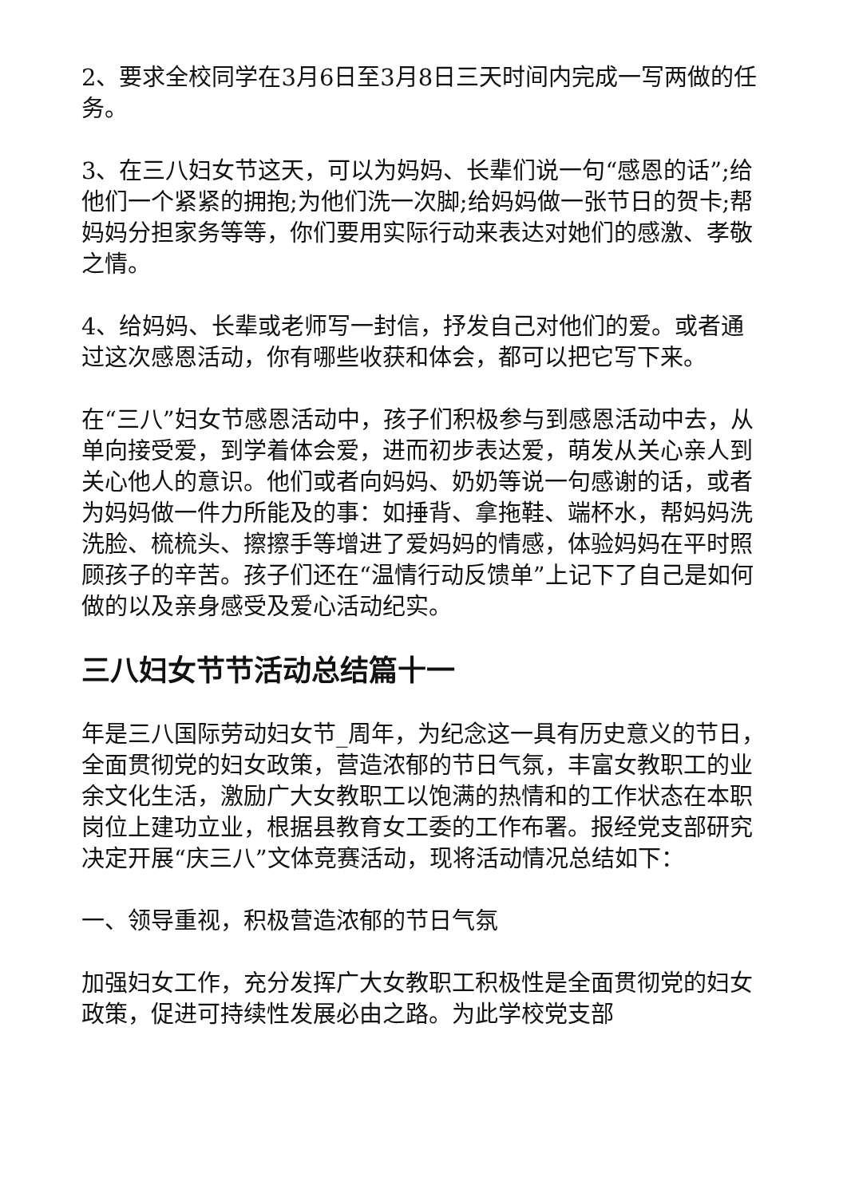2、要求全校同学在3月6日至3月8日三天时间内完成一写两做的任务。
3、在三八妇女节这天，可以为妈妈、长辈们说一句“感恩的话”;给他们一个紧紧的拥抱;为他们洗一次脚;给妈妈做一张节日的贺卡;帮妈妈分担家务等等，你们要用实际行动来表达对她们的感激、孝敬之情。
4、给妈妈、长辈或老师写一封信，抒发自己对他们的爱。或者通过这次感恩活动，你有哪些收获和体会，都可以把它写下来。
在“三八”妇女节感恩活动中，孩子们积极参与到感恩活动中去，从单向接受爱，到学着体会爱，进而初步表达爱，萌发从关心亲人到关心他人的意识。他们或者向妈妈、奶奶等说一句感谢的话，或者为妈妈做一件力所能及的事：如捶背、拿拖鞋、端杯水，帮妈妈洗洗脸、梳梳头、擦擦手等增进了爱妈妈的情感，体验妈妈在平时照顾孩子的辛苦。孩子们还在“温情行动反馈单”上记下了自己是如何做的以及亲身感受及爱心活动纪实。
三八妇女节节活动总结篇十一
年是三八国际劳动妇女节_周年，为纪念这一具有历史意义的节日，全面贯彻党的妇女政策，营造浓郁的节日气氛，丰富女教职工的业余文化生活，激励广大女教职工以饱满的热情和的工作状态在本职岗位上建功立业，根据县教育女工委的工作布署。报经党支部研究决定开展“庆三八”文体竞赛活动，现将活动情况总结如下：
一、领导重视，积极营造浓郁的节日气氛
加强妇女工作，充分发挥广大女教职工积极性是全面贯彻党的妇女政策，促进可持续性发展必由之路。为此学校党支部